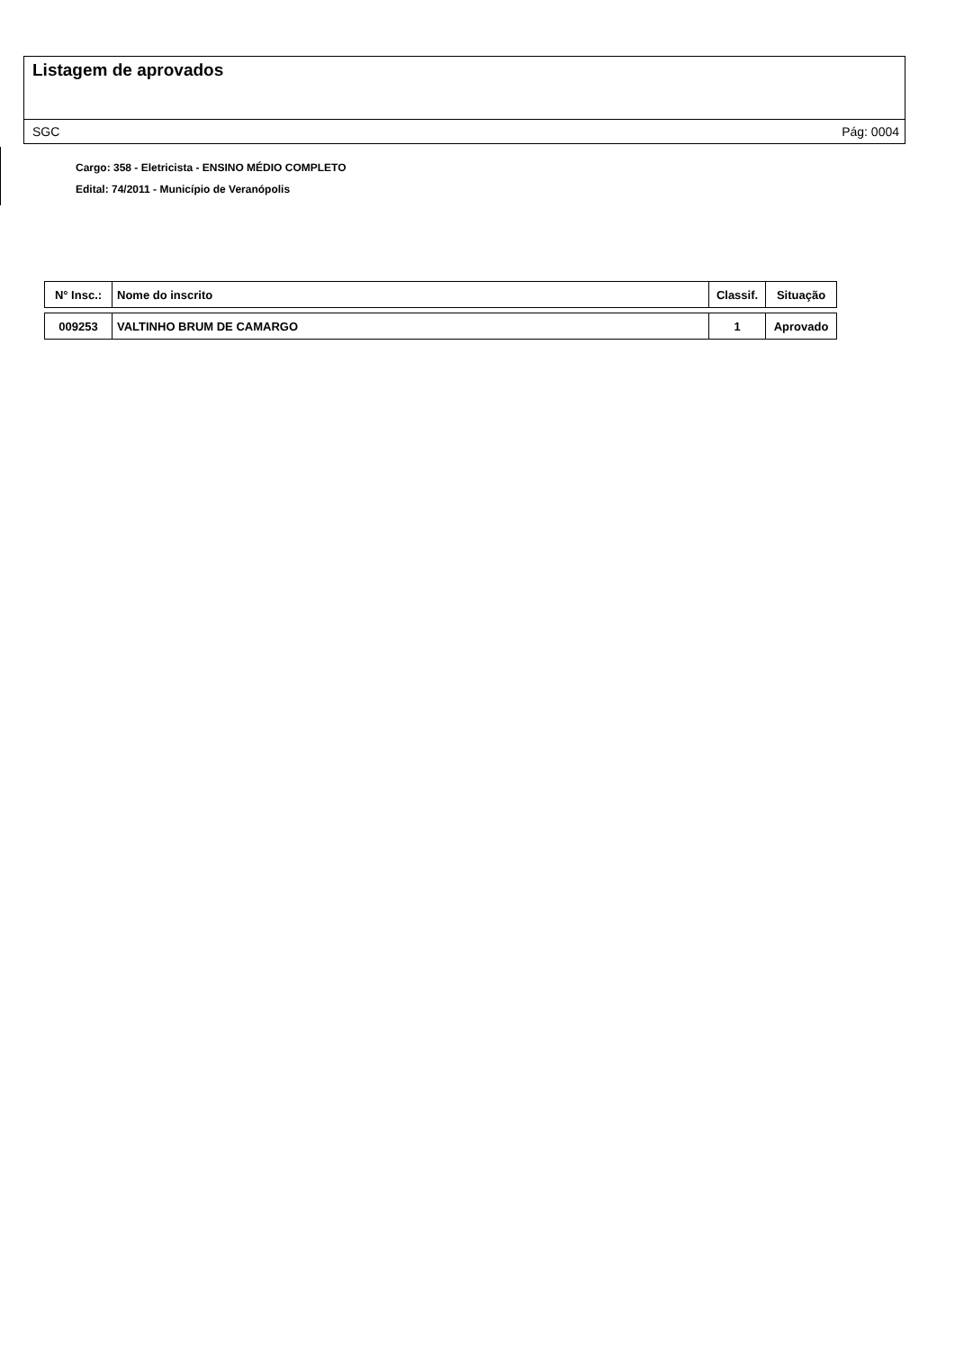Listagem de aprovados
SGC Pág: 0004
Cargo: 358 - Eletricista - ENSINO MÉDIO COMPLETO
Edital: 74/2011 - Município de Veranópolis
| N° Insc.: | Nome do inscrito | Classif. | Situação |
| --- | --- | --- | --- |
| 009253 | VALTINHO BRUM DE CAMARGO | 1 | Aprovado |